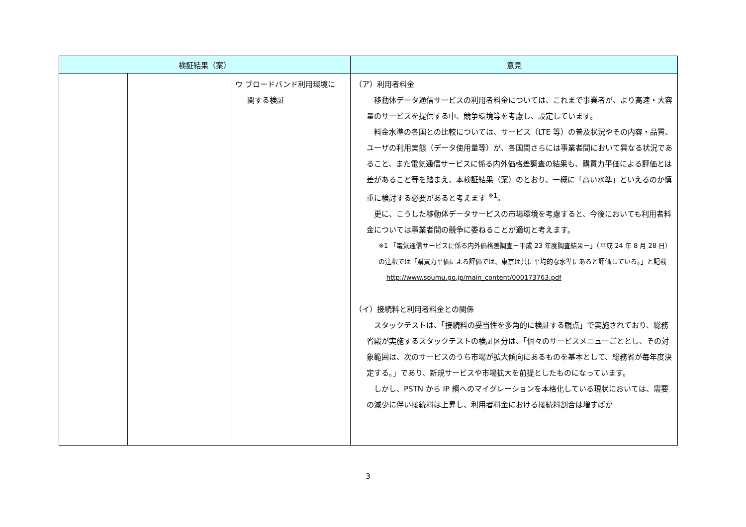| 検証結果（案） | | | 意見 |
| --- | --- | --- | --- |
| | | ウ ブロードバンド利用環境に 関する検証 | （ア）利用者料金 移動体データ通信サービスの利用者料金については、これまで事業者が、より高速・大容量のサービスを提供する中、競争環境等を考慮し、設定しています。 料金水準の各国との比較については、サービス（LTE 等）の普及状況やその内容・品質、ユーザの利用実態（データ使用量等）が、各国間さらには事業者間において異なる状況であること、また電気通信サービスに係る内外価格差調査の結果も、購買力平価による評価とは差があること等を踏まえ、本検証結果（案）のとおり、一概に「高い水準」といえるのか慎重に検討する必要があると考えます <sup>※1</sup>。 更に、こうした移動体データサービスの市場環境を考慮すると、今後においても利用者料金については事業者間の競争に委ねることが適切と考えます。 ※1 「電気通信サービスに係る内外価格差調査－平成 23 年度調査結果－」（平成 24 年 8 月 28 日）の注釈では「購買力平価による評価では、東京は共に平均的な水準にあると評価している。」と記載 http://www.soumu.go.jp/main_content/000173763.pdf （イ）接続料と利用者料金との関係 スタックテストは、「接続料の妥当性を多角的に検証する観点」で実施されており、総務省殿が実施するスタックテストの検証区分は、「個々のサービスメニューごととし、その対象範囲は、次のサービスのうち市場が拡大傾向にあるものを基本として、総務省が毎年度決定する。」であり、新規サービスや市場拡大を前提としたものになっています。 しかし、PSTN から IP 網へのマイグレーションを本格化している現状においては、需要の減少に伴い接続料は上昇し、利用者料金における接続料割合は増すばか |
3